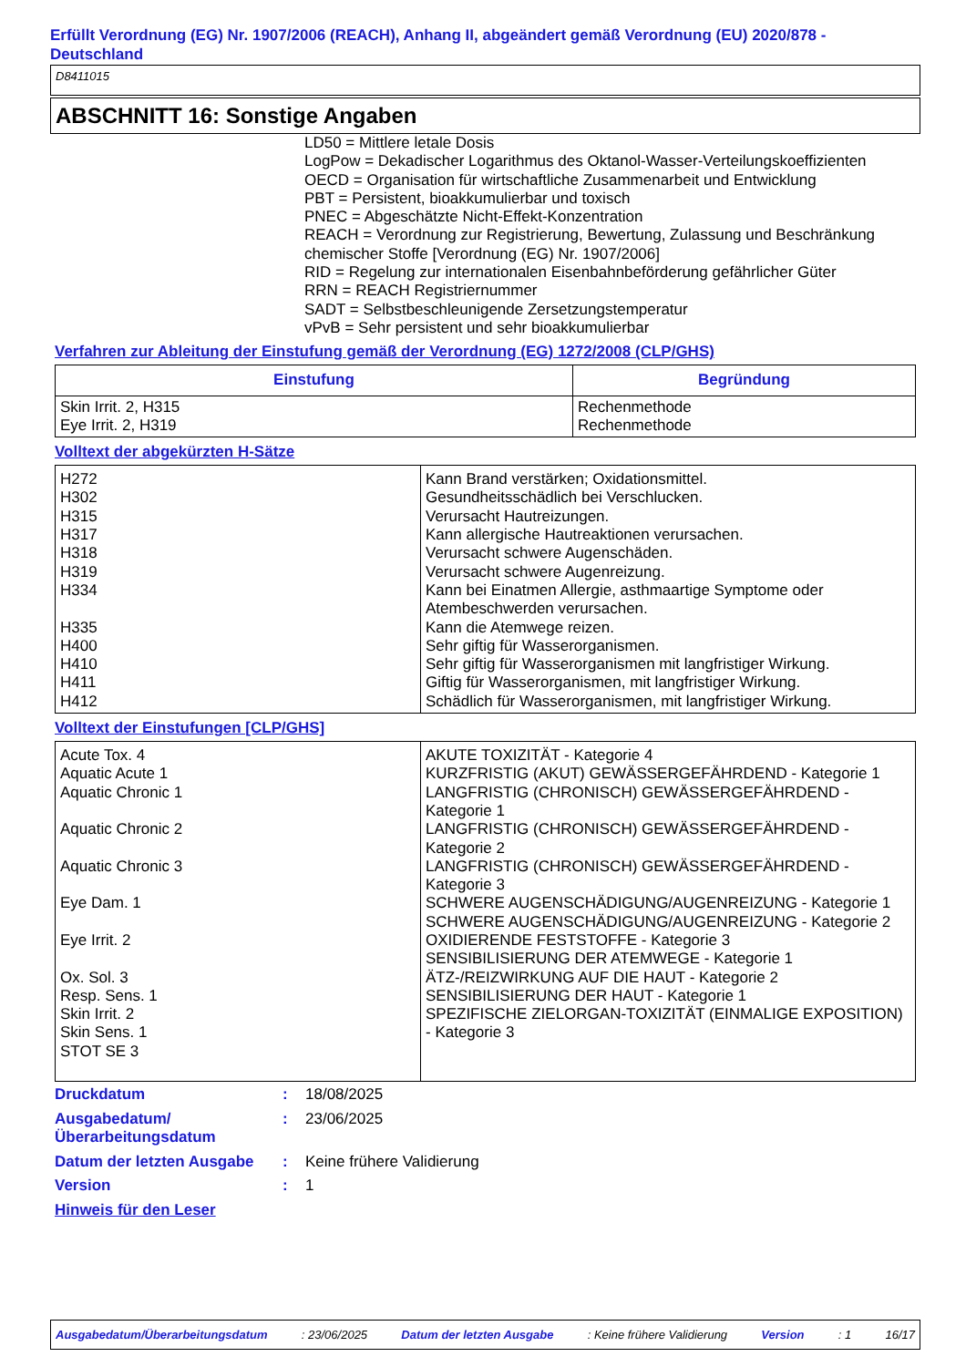Erfüllt Verordnung (EG) Nr. 1907/2006 (REACH), Anhang II, abgeändert gemäß Verordnung (EU) 2020/878 - Deutschland
D8411015
ABSCHNITT 16: Sonstige Angaben
LD50 = Mittlere letale Dosis
LogPow = Dekadischer Logarithmus des Oktanol-Wasser-Verteilungskoeffizienten
OECD = Organisation für wirtschaftliche Zusammenarbeit und Entwicklung
PBT = Persistent, bioakkumulierbar und toxisch
PNEC = Abgeschätzte Nicht-Effekt-Konzentration
REACH = Verordnung zur Registrierung, Bewertung, Zulassung und Beschränkung chemischer Stoffe [Verordnung (EG) Nr. 1907/2006]
RID = Regelung zur internationalen Eisenbahnbeförderung gefährlicher Güter
RRN = REACH Registriernummer
SADT = Selbstbeschleunigende Zersetzungstemperatur
vPvB = Sehr persistent und sehr bioakkumulierbar
Verfahren zur Ableitung der Einstufung gemäß der Verordnung (EG) 1272/2008 (CLP/GHS)
| Einstufung | Begründung |
| --- | --- |
| Skin Irrit. 2, H315 Eye Irrit. 2, H319 | Rechenmethode Rechenmethode |
Volltext der abgekürzten H-Sätze
| H272 H302 H315 H317 H318 H319 H334 H335 H400 H410 H411 H412 | Kann Brand verstärken; Oxidationsmittel. Gesundheitsschädlich bei Verschlucken. Verursacht Hautreizungen. Kann allergische Hautreaktionen verursachen. Verursacht schwere Augenschäden. Verursacht schwere Augenreizung. Kann bei Einatmen Allergie, asthmaartige Symptome oder Atembeschwerden verursachen. Kann die Atemwege reizen. Sehr giftig für Wasserorganismen. Sehr giftig für Wasserorganismen mit langfristiger Wirkung. Giftig für Wasserorganismen, mit langfristiger Wirkung. Schädlich für Wasserorganismen, mit langfristiger Wirkung. |
Volltext der Einstufungen [CLP/GHS]
| Acute Tox. 4 Aquatic Acute 1 Aquatic Chronic 1 Aquatic Chronic 2 Aquatic Chronic 3 Eye Dam. 1 Eye Irrit. 2 Ox. Sol. 3 Resp. Sens. 1 Skin Irrit. 2 Skin Sens. 1 STOT SE 3 | AKUTE TOXIZITÄT - Kategorie 4 KURZFRISTIG (AKUT) GEWÄSSERGEFÄHRDEND - Kategorie 1 LANGFRISTIG (CHRONISCH) GEWÄSSERGEFÄHRDEND - Kategorie 1 LANGFRISTIG (CHRONISCH) GEWÄSSERGEFÄHRDEND - Kategorie 2 LANGFRISTIG (CHRONISCH) GEWÄSSERGEFÄHRDEND - Kategorie 3 SCHWERE AUGENSCHÄDIGUNG/AUGENREIZUNG - Kategorie 1 SCHWERE AUGENSCHÄDIGUNG/AUGENREIZUNG - Kategorie 2 OXIDIERENDE FESTSTOFFE - Kategorie 3 SENSIBILISIERUNG DER ATEMWEGE - Kategorie 1 ÄTZ-/REIZWIRKUNG AUF DIE HAUT - Kategorie 2 SENSIBILISIERUNG DER HAUT - Kategorie 1 SPEZIFISCHE ZIELORGAN-TOXIZITÄT (EINMALIGE EXPOSITION) - Kategorie 3 |
Druckdatum: 18/08/2025
Ausgabedatum/ Überarbeitungsdatum: 23/06/2025
Datum der letzten Ausgabe: Keine frühere Validierung
Version: 1
Hinweis für den Leser
Ausgabedatum/Überarbeitungsdatum: 23/06/2025 Datum der letzten Ausgabe: Keine frühere Validierung Version: 1 16/17